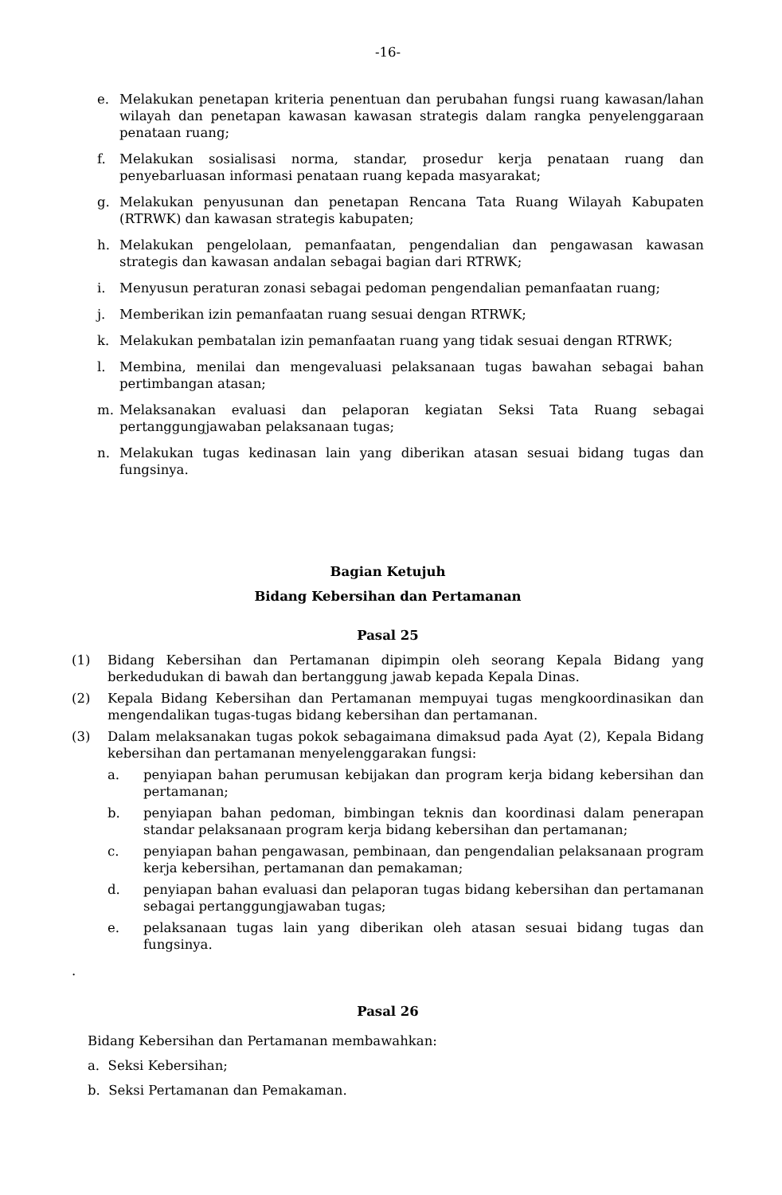-16-
e. Melakukan penetapan kriteria penentuan dan perubahan fungsi ruang kawasan/lahan wilayah dan penetapan kawasan kawasan strategis dalam rangka penyelenggaraan penataan ruang;
f. Melakukan sosialisasi norma, standar, prosedur kerja penataan ruang dan penyebarluasan informasi penataan ruang kepada masyarakat;
g. Melakukan penyusunan dan penetapan Rencana Tata Ruang Wilayah Kabupaten (RTRWK) dan kawasan strategis kabupaten;
h. Melakukan pengelolaan, pemanfaatan, pengendalian dan pengawasan kawasan strategis dan kawasan andalan sebagai bagian dari RTRWK;
i. Menyusun peraturan zonasi sebagai pedoman pengendalian pemanfaatan ruang;
j. Memberikan izin pemanfaatan ruang sesuai dengan RTRWK;
k. Melakukan pembatalan izin pemanfaatan ruang yang tidak sesuai dengan RTRWK;
l. Membina, menilai dan mengevaluasi pelaksanaan tugas bawahan sebagai bahan pertimbangan atasan;
m. Melaksanakan evaluasi dan pelaporan kegiatan Seksi Tata Ruang sebagai pertanggungjawaban pelaksanaan tugas;
n. Melakukan tugas kedinasan lain yang diberikan atasan sesuai bidang tugas dan fungsinya.
Bagian Ketujuh
Bidang Kebersihan dan Pertamanan
Pasal 25
(1) Bidang Kebersihan dan Pertamanan dipimpin oleh seorang Kepala Bidang yang berkedudukan di bawah dan bertanggung jawab kepada Kepala Dinas.
(2) Kepala Bidang Kebersihan dan Pertamanan mempuyai tugas mengkoordinasikan dan mengendalikan tugas-tugas bidang kebersihan dan pertamanan.
(3) Dalam melaksanakan tugas pokok sebagaimana dimaksud pada Ayat (2), Kepala Bidang kebersihan dan pertamanan menyelenggarakan fungsi:
a. penyiapan bahan perumusan kebijakan dan program kerja bidang kebersihan dan pertamanan;
b. penyiapan bahan pedoman, bimbingan teknis dan koordinasi dalam penerapan standar pelaksanaan program kerja bidang kebersihan dan pertamanan;
c. penyiapan bahan pengawasan, pembinaan, dan pengendalian pelaksanaan program kerja kebersihan, pertamanan dan pemakaman;
d. penyiapan bahan evaluasi dan pelaporan tugas bidang kebersihan dan pertamanan sebagai pertanggungjawaban tugas;
e. pelaksanaan tugas lain yang diberikan oleh atasan sesuai bidang tugas dan fungsinya.
.
Pasal 26
Bidang Kebersihan dan Pertamanan membawahkan:
a. Seksi Kebersihan;
b. Seksi Pertamanan dan Pemakaman.